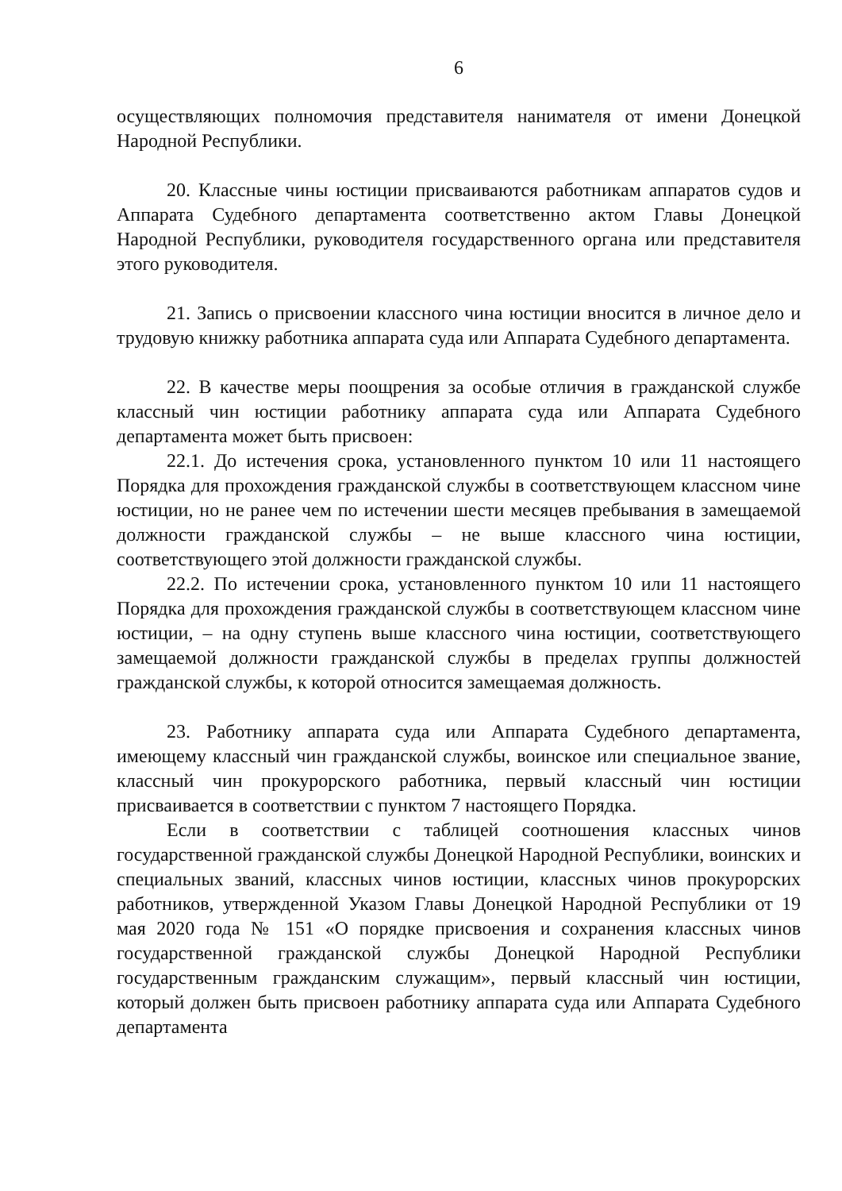6
осуществляющих полномочия представителя нанимателя от имени Донецкой Народной Республики.
20. Классные чины юстиции присваиваются работникам аппаратов судов и Аппарата Судебного департамента соответственно актом Главы Донецкой Народной Республики, руководителя государственного органа или представителя этого руководителя.
21. Запись о присвоении классного чина юстиции вносится в личное дело и трудовую книжку работника аппарата суда или Аппарата Судебного департамента.
22. В качестве меры поощрения за особые отличия в гражданской службе классный чин юстиции работнику аппарата суда или Аппарата Судебного департамента может быть присвоен:
22.1. До истечения срока, установленного пунктом 10 или 11 настоящего Порядка для прохождения гражданской службы в соответствующем классном чине юстиции, но не ранее чем по истечении шести месяцев пребывания в замещаемой должности гражданской службы – не выше классного чина юстиции, соответствующего этой должности гражданской службы.
22.2. По истечении срока, установленного пунктом 10 или 11 настоящего Порядка для прохождения гражданской службы в соответствующем классном чине юстиции, – на одну ступень выше классного чина юстиции, соответствующего замещаемой должности гражданской службы в пределах группы должностей гражданской службы, к которой относится замещаемая должность.
23. Работнику аппарата суда или Аппарата Судебного департамента, имеющему классный чин гражданской службы, воинское или специальное звание, классный чин прокурорского работника, первый классный чин юстиции присваивается в соответствии с пунктом 7 настоящего Порядка.
Если в соответствии с таблицей соотношения классных чинов государственной гражданской службы Донецкой Народной Республики, воинских и специальных званий, классных чинов юстиции, классных чинов прокурорских работников, утвержденной Указом Главы Донецкой Народной Республики от 19 мая 2020 года № 151 «О порядке присвоения и сохранения классных чинов государственной гражданской службы Донецкой Народной Республики государственным гражданским служащим», первый классный чин юстиции, который должен быть присвоен работнику аппарата суда или Аппарата Судебного департамента